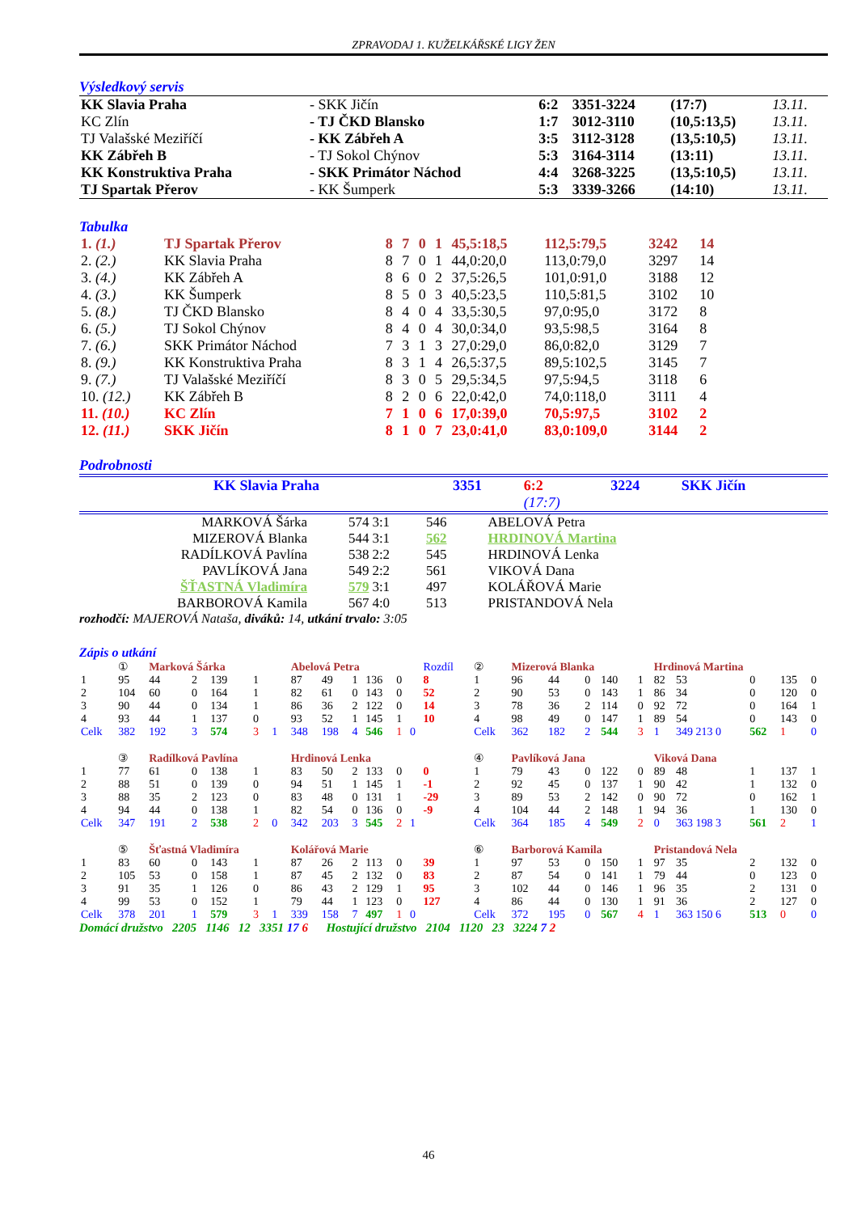ZPRAVODAJ 1. KUŽELKÁŘSKÉ LIGY ŽEN
Výsledkový servis
| KK Slavia Praha | - SKK Jičín | 6:2 | 3351-3224 | (17:7) | 13.11. |
| KC Zlín | - TJ ČKD Blansko | 1:7 | 3012-3110 | (10,5:13,5) | 13.11. |
| TJ Valašské Meziříčí | - KK Zábřeh A | 3:5 | 3112-3128 | (13,5:10,5) | 13.11. |
| KK Zábřeh B | - TJ Sokol Chýnov | 5:3 | 3164-3114 | (13:11) | 13.11. |
| KK Konstruktiva Praha | - SKK Primátor Náchod | 4:4 | 3268-3225 | (13,5:10,5) | 13.11. |
| TJ Spartak Přerov | - KK Šumperk | 5:3 | 3339-3266 | (14:10) | 13.11. |
Tabulka
| 1. (1.) | TJ Spartak Přerov | 8 | 7 | 0 | 1 | 45,5:18,5 | 112,5:79,5 | 3242 | 14 |
| 2. (2.) | KK Slavia Praha | 8 | 7 | 0 | 1 | 44,0:20,0 | 113,0:79,0 | 3297 | 14 |
| 3. (4.) | KK Zábřeh A | 8 | 6 | 0 | 2 | 37,5:26,5 | 101,0:91,0 | 3188 | 12 |
| 4. (3.) | KK Šumperk | 8 | 5 | 0 | 3 | 40,5:23,5 | 110,5:81,5 | 3102 | 10 |
| 5. (8.) | TJ ČKD Blansko | 8 | 4 | 0 | 4 | 33,5:30,5 | 97,0:95,0 | 3172 | 8 |
| 6. (5.) | TJ Sokol Chýnov | 8 | 4 | 0 | 4 | 30,0:34,0 | 93,5:98,5 | 3164 | 8 |
| 7. (6.) | SKK Primátor Náchod | 7 | 3 | 1 | 3 | 27,0:29,0 | 86,0:82,0 | 3129 | 7 |
| 8. (9.) | KK Konstruktiva Praha | 8 | 3 | 1 | 4 | 26,5:37,5 | 89,5:102,5 | 3145 | 7 |
| 9. (7.) | TJ Valašské Meziříčí | 8 | 3 | 0 | 5 | 29,5:34,5 | 97,5:94,5 | 3118 | 6 |
| 10. (12.) | KK Zábřeh B | 8 | 2 | 0 | 6 | 22,0:42,0 | 74,0:118,0 | 3111 | 4 |
| 11. (10.) | KC Zlín | 7 | 1 | 0 | 6 | 17,0:39,0 | 70,5:97,5 | 3102 | 2 |
| 12. (11.) | SKK Jičín | 8 | 1 | 0 | 7 | 23,0:41,0 | 83,0:109,0 | 3144 | 2 |
Podrobnosti
| | KK Slavia Praha | 3351 | 6:2 | 3224 | SKK Jičín |
| | | | (17:7) | | |
| MARKOVÁ Šárka | 574 | 3:1 | 546 | ABELOVÁ Petra |
| MIZEROVÁ Blanka | 544 | 3:1 | 562 | HRDINOVÁ Martina |
| RADÍLKOVÁ Pavlína | 538 | 2:2 | 545 | HRDINOVÁ Lenka |
| PAVLÍKOVÁ Jana | 549 | 2:2 | 561 | VIKOVÁ Dana |
| ŠŤASTNÁ Vladimíra | 579 | 3:1 | 497 | KOLÁŘOVÁ Marie |
| BARBOROVÁ Kamila | 567 | 4:0 | 513 | PRISTANDOVÁ Nela |
rozhodčí: MAJEROVÁ Nataša, diváků: 14, utkání trvalo: 3:05
Zápis o utkání
| | ① | Marková Šárka | | | | | Abelová Petra | | | | | | Rozdíl | ② | Mizerová Blanka | | | | | Hrdinová Martina | | | | | |
| 1 | 95 | 44 | 2 | 139 | 1 | | 87 | 49 | 1 | 136 | 0 | | 8 | 1 | 96 | 44 | 0 | 140 | 1 | 82 | 53 | 0 | 135 | 0 | |
| 2 | 104 | 60 | 0 | 164 | 1 | | 82 | 61 | 0 | 143 | 0 | | 52 | 2 | 90 | 53 | 0 | 143 | 1 | 86 | 34 | 0 | 120 | 0 | |
| 3 | 90 | 44 | 0 | 134 | 1 | | 86 | 36 | 2 | 122 | 0 | | 14 | 3 | 78 | 36 | 2 | 114 | 0 | 92 | 72 | 0 | 164 | 1 | |
| 4 | 93 | 44 | 1 | 137 | 0 | | 93 | 52 | 1 | 145 | 1 | | 10 | 4 | 98 | 49 | 0 | 147 | 1 | 89 | 54 | 0 | 143 | 0 | |
| Celk | 382 | 192 | 3 | 574 | 3 | 1 | 348 | 198 | 4 | 546 | 1 | 0 | | Celk | 362 | 182 | 2 | 544 | 3 | 1 | 349 213 0 | 562 | 1 | 0 | |
| | ③ | Radílková Pavlína | | | | | Hrdinová Lenka | | | | | | | ④ | Pavlíková Jana | | | | | Viková Dana | | | | | |
| 1 | 77 | 61 | 0 | 138 | 1 | | 83 | 50 | 2 | 133 | 0 | | 0 | 1 | 79 | 43 | 0 | 122 | 0 | 89 | 48 | 1 | 137 | 1 | |
| 2 | 88 | 51 | 0 | 139 | 0 | | 94 | 51 | 1 | 145 | 1 | | -1 | 2 | 92 | 45 | 0 | 137 | 1 | 90 | 42 | 1 | 132 | 0 | |
| 3 | 88 | 35 | 2 | 123 | 0 | | 83 | 48 | 0 | 131 | 1 | | -29 | 3 | 89 | 53 | 2 | 142 | 0 | 90 | 72 | 0 | 162 | 1 | |
| 4 | 94 | 44 | 0 | 138 | 1 | | 82 | 54 | 0 | 136 | 0 | | -9 | 4 | 104 | 44 | 2 | 148 | 1 | 94 | 36 | 1 | 130 | 0 | |
| Celk | 347 | 191 | 2 | 538 | 2 | 0 | 342 | 203 | 3 | 545 | 2 | 1 | | Celk | 364 | 185 | 4 | 549 | 2 | 0 | 363 198 3 | 561 | 2 | 1 | |
| | ⑤ | Šťastná Vladimíra | | | | | Kolářová Marie | | | | | | | ⑥ | Barborová Kamila | | | | | Pristandová Nela | | | | | |
| 1 | 83 | 60 | 0 | 143 | 1 | | 87 | 26 | 2 | 113 | 0 | | 39 | 1 | 97 | 53 | 0 | 150 | 1 | 97 | 35 | 2 | 132 | 0 | |
| 2 | 105 | 53 | 0 | 158 | 1 | | 87 | 45 | 2 | 132 | 0 | | 83 | 2 | 87 | 54 | 0 | 141 | 1 | 79 | 44 | 0 | 123 | 0 | |
| 3 | 91 | 35 | 1 | 126 | 0 | | 86 | 43 | 2 | 129 | 1 | | 95 | 3 | 102 | 44 | 0 | 146 | 1 | 96 | 35 | 2 | 131 | 0 | |
| 4 | 99 | 53 | 0 | 152 | 1 | | 79 | 44 | 1 | 123 | 0 | | 127 | 4 | 86 | 44 | 0 | 130 | 1 | 91 | 36 | 2 | 127 | 0 | |
| Celk | 378 | 201 | 1 | 579 | 3 | 1 | 339 | 158 | 7 | 497 | 1 | 0 | | Celk | 372 | 195 | 0 | 567 | 4 | 1 | 363 150 6 | 513 | 0 | 0 | |
Domácí družstvo 2205 1146 12 3351 17 6 Hostující družstvo 2104 1120 23 3224 7 2
46